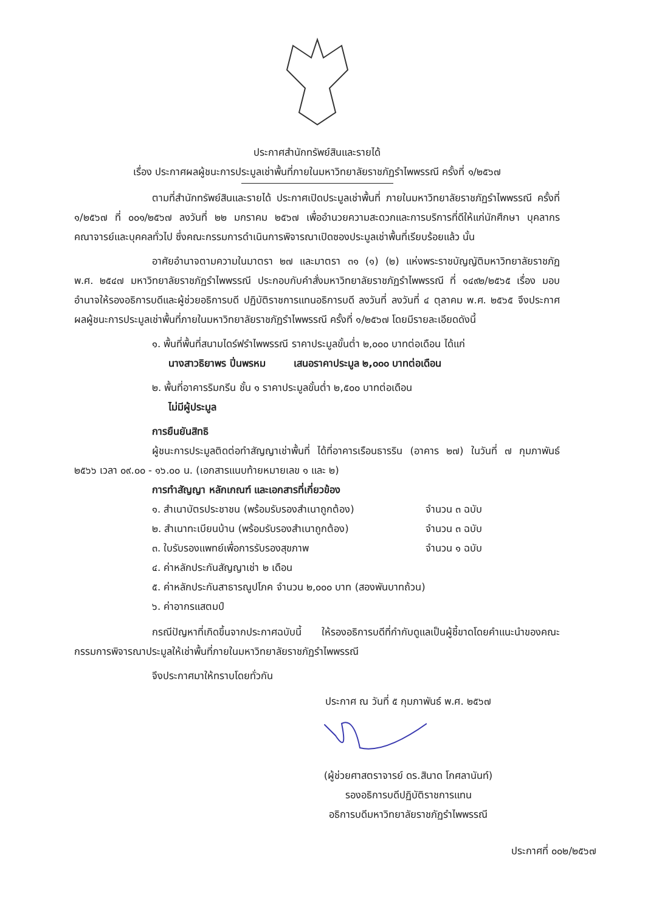ประกาศสำนักทรัพย์สินและรายได้
เรื่อง ประกาศผลผู้ชนะการประมูลเช่าพื้นที่ภายในมหาวิทยาลัยราชภัฏรำไพพรรณี ครั้งที่ ๑/๒๕๖๗
ตามที่สำนักทรัพย์สินและรายได้ ประกาศเปิดประมูลเช่าพื้นที่ ภายในมหาวิทยาลัยราชภัฏรำไพพรรณี ครั้งที่ ๑/๒๕๖๗ ที่ ๐๐๑/๒๕๖๗ ลงวันที่ ๒๒ มกราคม ๒๕๖๗ เพื่ออำนวยความสะดวกและการบริการที่ดีให้แก่นักศึกษา บุคลากร คณาจารย์และบุคคลทั่วไป ซึ่งคณะกรรมการดำเนินการพิจารณาเปิดซองประมูลเช่าพื้นที่เรียบร้อยแล้ว นั้น
อาศัยอำนาจตามความในมาตรา ๒๗ และมาตรา ๓๑ (๑) (๒) แห่งพระราชบัญญัติมหาวิทยาลัยราชภัฏ พ.ศ. ๒๕๔๗ มหาวิทยาลัยราชภัฏรำไพพรรณี ประกอบกับคำสั่งมหาวิทยาลัยราชภัฏรำไพพรรณี ที่ ๑๔๙๒/๒๕๖๕ เรื่อง มอบอำนาจให้รองอธิการบดีและผู้ช่วยอธิการบดี ปฏิบัติราชการแทนอธิการบดี ลงวันที่ ลงวันที่ ๔ ตุลาคม พ.ศ. ๒๕๖๕ จึงประกาศผลผู้ชนะการประมูลเช่าพื้นที่ภายในมหาวิทยาลัยราชภัฏรำไพพรรณี ครั้งที่ ๑/๒๕๖๗ โดยมีรายละเอียดดังนี้
๑. พื้นที่พื้นที่สนามไดร์ฟรำไพพรรณี ราคาประมูลขั้นต่ำ ๒,๐๐๐ บาทต่อเดือน ได้แก่
นางสาวธิยาพร ปิ่นพรหม เสนอราคาประมูล ๒,๐๐๐ บาทต่อเดือน
๒. พื้นที่อาคารริมกรีน ชั้น ๑ ราคาประมูลขั้นต่ำ ๒,๕๐๐ บาทต่อเดือน
ไม่มีผู้ประมูล
การยืนยันสิทธิ
ผู้ชนะการประมูลติดต่อทำสัญญาเช่าพื้นที่ ได้ที่อาคารเรือนธารริน (อาคาร ๒๗) ในวันที่ ๗ กุมภาพันธ์ ๒๕๖๖ เวลา ๐๙.๐๐ - ๑๖.๐๐ น. (เอกสารแนบท้ายหมายเลข ๑ และ ๒)
การทำสัญญา หลักเกณฑ์ และเอกสารที่เกี่ยวข้อง
๑. สำเนาบัตรประชาชน (พร้อมรับรองสำเนาถูกต้อง) จำนวน ๓ ฉบับ
๒. สำเนาทะเบียนบ้าน (พร้อมรับรองสำเนาถูกต้อง) จำนวน ๓ ฉบับ
๓. ใบรับรองแพทย์เพื่อการรับรองสุขภาพ จำนวน ๑ ฉบับ
๔. ค่าหลักประกันสัญญาเช่า ๒ เดือน
๕. ค่าหลักประกันสาธารณูปโภค จำนวน ๒,๐๐๐ บาท (สองพันบาทถ้วน)
๖. ค่าอากรแสตมป์
กรณีปัญหาที่เกิดขึ้นจากประกาศฉบับนี้ ให้รองอธิการบดีที่กำกับดูแลเป็นผู้ชี้ขาดโดยคำแนะนำของคณะกรรมการพิจารณาประมูลให้เช่าพื้นที่ภายในมหาวิทยาลัยราชภัฏรำไพพรรณี
จึงประกาศมาให้ทราบโดยทั่วกัน
ประกาศ ณ วันที่ ๕ กุมภาพันธ์ พ.ศ. ๒๕๖๗
(ผู้ช่วยศาสตราจารย์ ดร.สินาด โกศลานันท์)
รองอธิการบดีปฏิบัติราชการแทน
อธิการบดีมหาวิทยาลัยราชภัฏรำไพพรรณี
ประกาศที่ ๐๐๒/๒๕๖๗